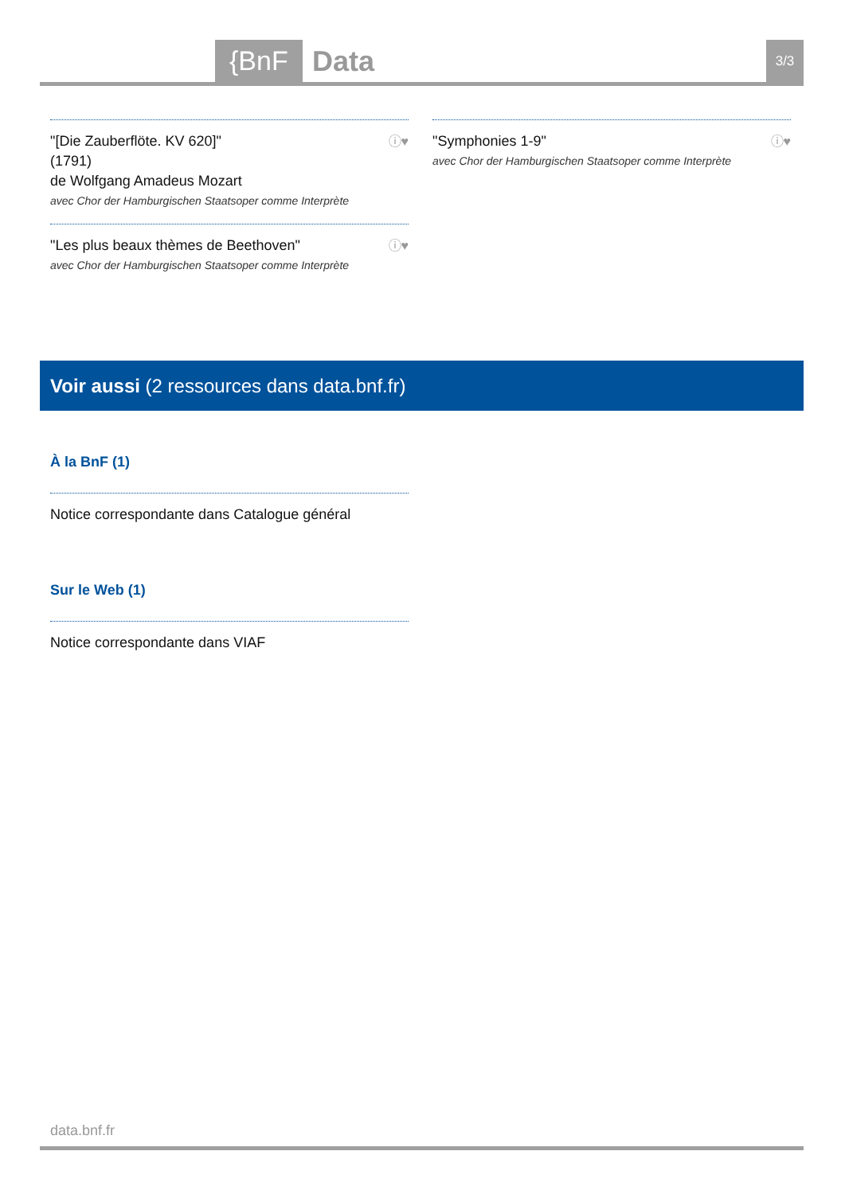{BnF Data 3/3
"[Die Zauberflöte. KV 620]"
(1791)
de Wolfgang Amadeus Mozart
avec Chor der Hamburgischen Staatsoper comme Interprète
ⓘ♥
"Les plus beaux thèmes de Beethoven"
avec Chor der Hamburgischen Staatsoper comme Interprète ⓘ♥
"Symphonies 1-9"
avec Chor der Hamburgischen Staatsoper comme Interprète ⓘ♥
Voir aussi (2 ressources dans data.bnf.fr)
À la BnF (1)
Notice correspondante dans Catalogue général
Sur le Web (1)
Notice correspondante dans VIAF
data.bnf.fr